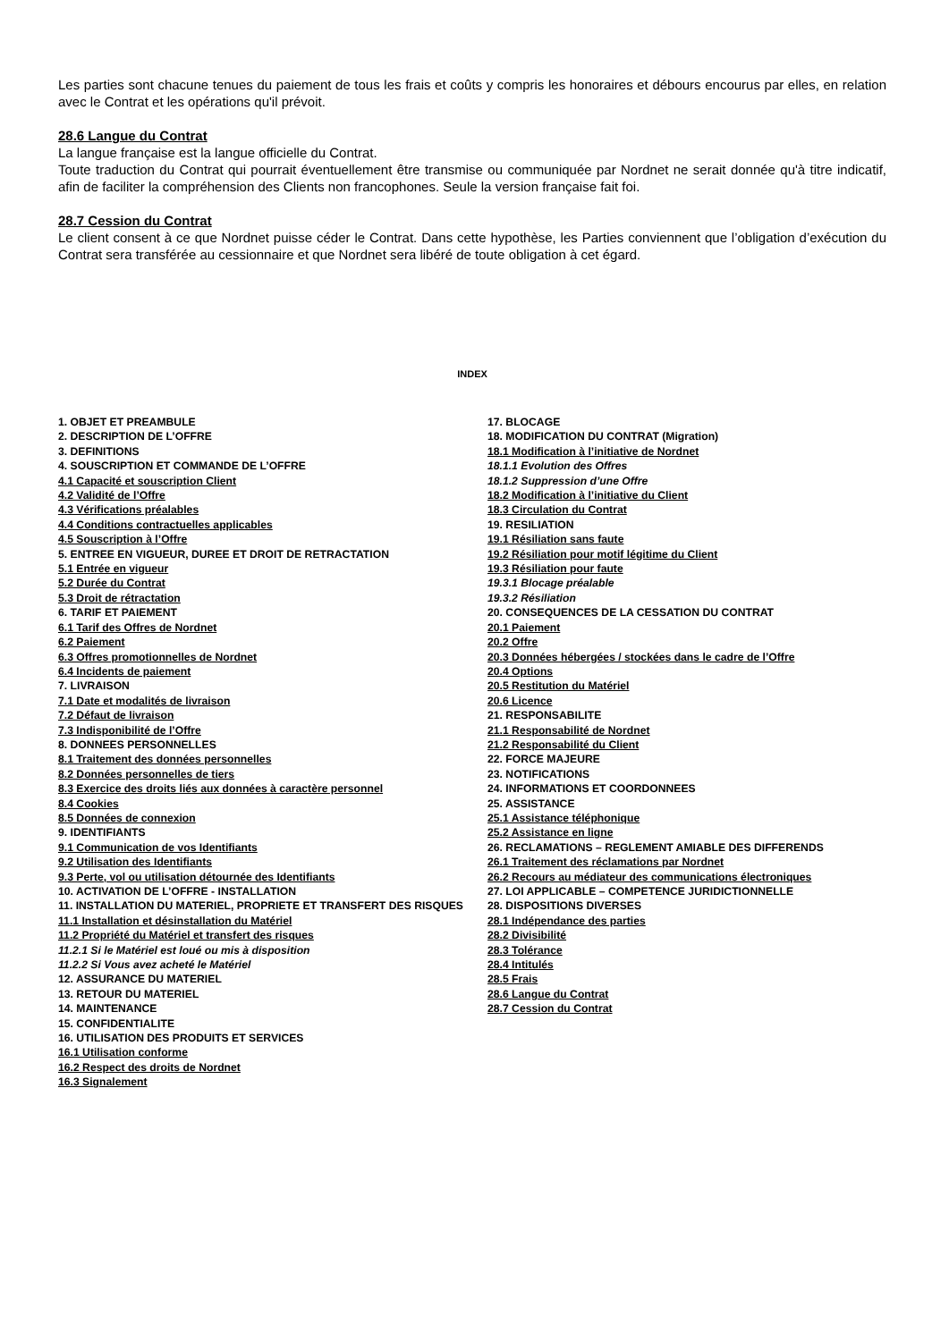Les parties sont chacune tenues du paiement de tous les frais et coûts y compris les honoraires et débours encourus par elles, en relation avec le Contrat et les opérations qu'il prévoit.
28.6 Langue du Contrat
La langue française est la langue officielle du Contrat.
Toute traduction du Contrat qui pourrait éventuellement être transmise ou communiquée par Nordnet ne serait donnée qu'à titre indicatif, afin de faciliter la compréhension des Clients non francophones. Seule la version française fait foi.
28.7 Cession du Contrat
Le client consent à ce que Nordnet puisse céder le Contrat. Dans cette hypothèse, les Parties conviennent que l’obligation d’exécution du Contrat sera transférée au cessionnaire et que Nordnet sera libéré de toute obligation à cet égard.
INDEX
1. OBJET ET PREAMBULE
2. DESCRIPTION DE L’OFFRE
3. DEFINITIONS
4. SOUSCRIPTION ET COMMANDE DE L’OFFRE
4.1 Capacité et souscription Client
4.2 Validité de l’Offre
4.3 Vérifications préalables
4.4 Conditions contractuelles applicables
4.5 Souscription à l’Offre
5. ENTREE EN VIGUEUR, DUREE ET DROIT DE RETRACTATION
5.1 Entrée en vigueur
5.2 Durée du Contrat
5.3 Droit de rétractation
6. TARIF ET PAIEMENT
6.1 Tarif des Offres de Nordnet
6.2 Paiement
6.3 Offres promotionnelles de Nordnet
6.4 Incidents de paiement
7. LIVRAISON
7.1 Date et modalités de livraison
7.2 Défaut de livraison
7.3 Indisponibilité de l’Offre
8. DONNEES PERSONNELLES
8.1 Traitement des données personnelles
8.2 Données personnelles de tiers
8.3 Exercice des droits liés aux données à caractère personnel
8.4 Cookies
8.5 Données de connexion
9. IDENTIFIANTS
9.1 Communication de vos Identifiants
9.2 Utilisation des Identifiants
9.3 Perte, vol ou utilisation détournée des Identifiants
10. ACTIVATION DE L’OFFRE - INSTALLATION
11. INSTALLATION DU MATERIEL, PROPRIETE ET TRANSFERT DES RISQUES
11.1 Installation et désinstallation du Matériel
11.2 Propriété du Matériel et transfert des risques
11.2.1 Si le Matériel est loué ou mis à disposition
11.2.2 Si Vous avez acheté le Matériel
12. ASSURANCE DU MATERIEL
13. RETOUR DU MATERIEL
14. MAINTENANCE
15. CONFIDENTIALITE
16. UTILISATION DES PRODUITS ET SERVICES
16.1 Utilisation conforme
16.2 Respect des droits de Nordnet
16.3 Signalement
17. BLOCAGE
18. MODIFICATION DU CONTRAT (Migration)
18.1 Modification à l’initiative de Nordnet
18.1.1 Evolution des Offres
18.1.2 Suppression d’une Offre
18.2 Modification à l’initiative du Client
18.3 Circulation du Contrat
19. RESILIATION
19.1 Résiliation sans faute
19.2 Résiliation pour motif légitime du Client
19.3 Résiliation pour faute
19.3.1 Blocage préalable
19.3.2 Résiliation
20. CONSEQUENCES DE LA CESSATION DU CONTRAT
20.1 Paiement
20.2 Offre
20.3 Données hébergées / stockées dans le cadre de l’Offre
20.4 Options
20.5 Restitution du Matériel
20.6 Licence
21. RESPONSABILITE
21.1 Responsabilité de Nordnet
21.2 Responsabilité du Client
22. FORCE MAJEURE
23. NOTIFICATIONS
24. INFORMATIONS ET COORDONNEES
25. ASSISTANCE
25.1 Assistance téléphonique
25.2 Assistance en ligne
26. RECLAMATIONS – REGLEMENT AMIABLE DES DIFFERENDS
26.1 Traitement des réclamations par Nordnet
26.2 Recours au médiateur des communications électroniques
27. LOI APPLICABLE – COMPETENCE JURIDICTIONNELLE
28. DISPOSITIONS DIVERSES
28.1 Indépendance des parties
28.2 Divisibilité
28.3 Tolérance
28.4 Intitulés
28.5 Frais
28.6 Langue du Contrat
28.7 Cession du Contrat